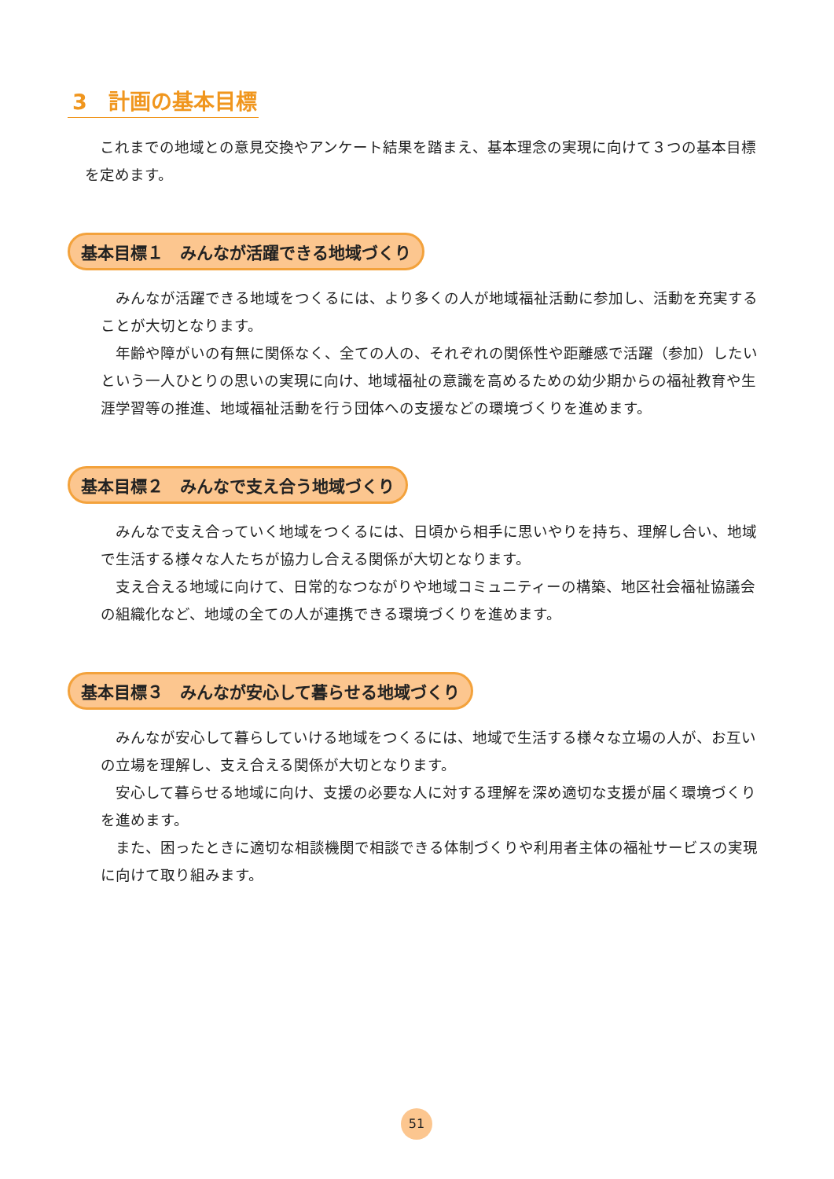3　計画の基本目標
これまでの地域との意見交換やアンケート結果を踏まえ、基本理念の実現に向けて３つの基本目標を定めます。
基本目標１　みんなが活躍できる地域づくり
みんなが活躍できる地域をつくるには、より多くの人が地域福祉活動に参加し、活動を充実することが大切となります。
年齢や障がいの有無に関係なく、全ての人の、それぞれの関係性や距離感で活躍（参加）したいという一人ひとりの思いの実現に向け、地域福祉の意識を高めるための幼少期からの福祉教育や生涯学習等の推進、地域福祉活動を行う団体への支援などの環境づくりを進めます。
基本目標２　みんなで支え合う地域づくり
みんなで支え合っていく地域をつくるには、日頃から相手に思いやりを持ち、理解し合い、地域で生活する様々な人たちが協力し合える関係が大切となります。
支え合える地域に向けて、日常的なつながりや地域コミュニティーの構築、地区社会福祉協議会の組織化など、地域の全ての人が連携できる環境づくりを進めます。
基本目標３　みんなが安心して暮らせる地域づくり
みんなが安心して暮らしていける地域をつくるには、地域で生活する様々な立場の人が、お互いの立場を理解し、支え合える関係が大切となります。
安心して暮らせる地域に向け、支援の必要な人に対する理解を深め適切な支援が届く環境づくりを進めます。
また、困ったときに適切な相談機関で相談できる体制づくりや利用者主体の福祉サービスの実現に向けて取り組みます。
51